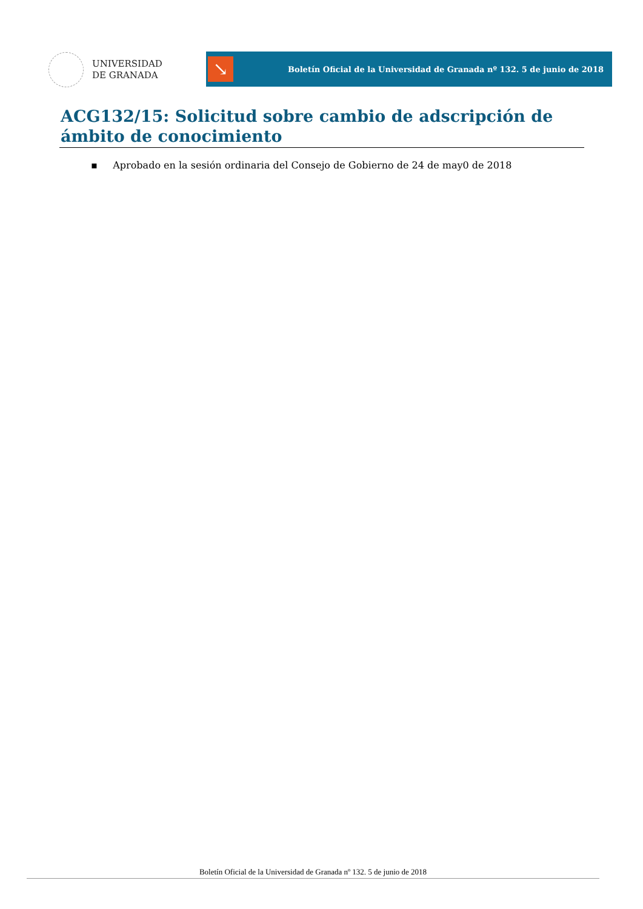UNIVERSIDAD
DE GRANADA
↘
Boletín Oficial de la Universidad de Granada nº 132. 5 de junio de 2018
ACG132/15: Solicitud sobre cambio de adscripción de ámbito de conocimiento
▪ Aprobado en la sesión ordinaria del Consejo de Gobierno de 24 de may0 de 2018
Boletín Oficial de la Universidad de Granada nº 132. 5 de junio de 2018